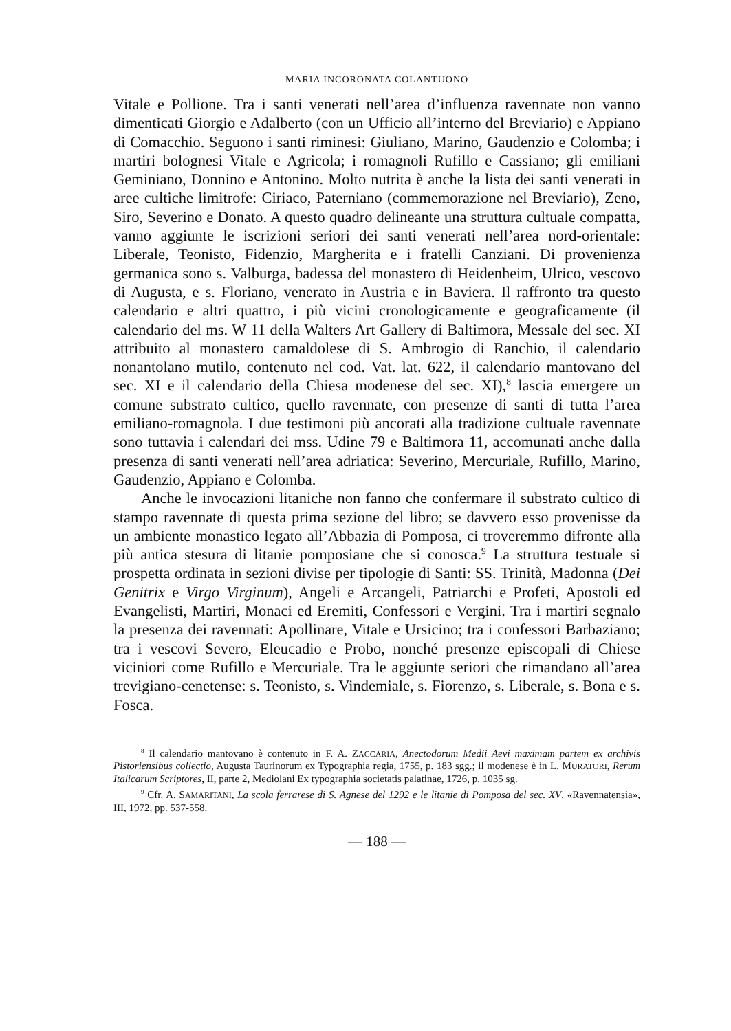MARIA INCORONATA COLANTUONO
Vitale e Pollione. Tra i santi venerati nell’area d’influenza ravennate non vanno dimenticati Giorgio e Adalberto (con un Ufficio all’interno del Breviario) e Appiano di Comacchio. Seguono i santi riminesi: Giuliano, Marino, Gaudenzio e Colomba; i martiri bolognesi Vitale e Agricola; i romagnoli Rufillo e Cassiano; gli emiliani Geminiano, Donnino e Antonino. Molto nutrita è anche la lista dei santi venerati in aree cultiche limitrofe: Ciriaco, Paterniano (commemorazione nel Breviario), Zeno, Siro, Severino e Donato. A questo quadro delineante una struttura cultuale compatta, vanno aggiunte le iscrizioni seriori dei santi venerati nell’area nord-orientale: Liberale, Teonisto, Fidenzio, Margherita e i fratelli Canziani. Di provenienza germanica sono s. Valburga, badessa del monastero di Heidenheim, Ulrico, vescovo di Augusta, e s. Floriano, venerato in Austria e in Baviera. Il raffronto tra questo calendario e altri quattro, i più vicini cronologicamente e geograficamente (il calendario del ms. W 11 della Walters Art Gallery di Baltimora, Messale del sec. XI attribuito al monastero camaldolese di S. Ambrogio di Ranchio, il calendario nonantolano mutilo, contenuto nel cod. Vat. lat. 622, il calendario mantovano del sec. XI e il calendario della Chiesa modenese del sec. XI),<sup>8</sup> lascia emergere un comune substrato cultico, quello ravennate, con presenze di santi di tutta l’area emiliano-romagnola. I due testimoni più ancorati alla tradizione cultuale ravennate sono tuttavia i calendari dei mss. Udine 79 e Baltimora 11, accomunati anche dalla presenza di santi venerati nell’area adriatica: Severino, Mercuriale, Rufillo, Marino, Gaudenzio, Appiano e Colomba.
Anche le invocazioni litaniche non fanno che confermare il substrato cultico di stampo ravennate di questa prima sezione del libro; se davvero esso provenisse da un ambiente monastico legato all’Abbazia di Pomposa, ci troveremmo difronte alla più antica stesura di litanie pomposiane che si conosca.<sup>9</sup> La struttura testuale si prospetta ordinata in sezioni divise per tipologie di Santi: SS. Trinità, Madonna (Dei Genitrix e Virgo Virginum), Angeli e Arcangeli, Patriarchi e Profeti, Apostoli ed Evangelisti, Martiri, Monaci ed Eremiti, Confessori e Vergini. Tra i martiri segnalo la presenza dei ravennati: Apollinare, Vitale e Ursicino; tra i confessori Barbaziano; tra i vescovi Severo, Eleucadio e Probo, nonché presenze episcopali di Chiese viciniori come Rufillo e Mercuriale. Tra le aggiunte seriori che rimandano all’area trevigiano-cenetense: s. Teonisto, s. Vindemiale, s. Fiorenzo, s. Liberale, s. Bona e s. Fosca.
<sup>8</sup> Il calendario mantovano è contenuto in F. A. ZACCARIA, Anectodorum Medii Aevi maximam partem ex archivis Pistoriensibus collectio, Augusta Taurinorum ex Typographia regia, 1755, p. 183 sgg.; il modenese è in L. MURATORI, Rerum Italicarum Scriptores, II, parte 2, Mediolani Ex typographia societatis palatinae, 1726, p. 1035 sg.
<sup>9</sup> Cfr. A. SAMARITANI, La scola ferrarese di S. Agnese del 1292 e le litanie di Pomposa del sec. XV, «Ravennatensia», III, 1972, pp. 537-558.
— 188 —